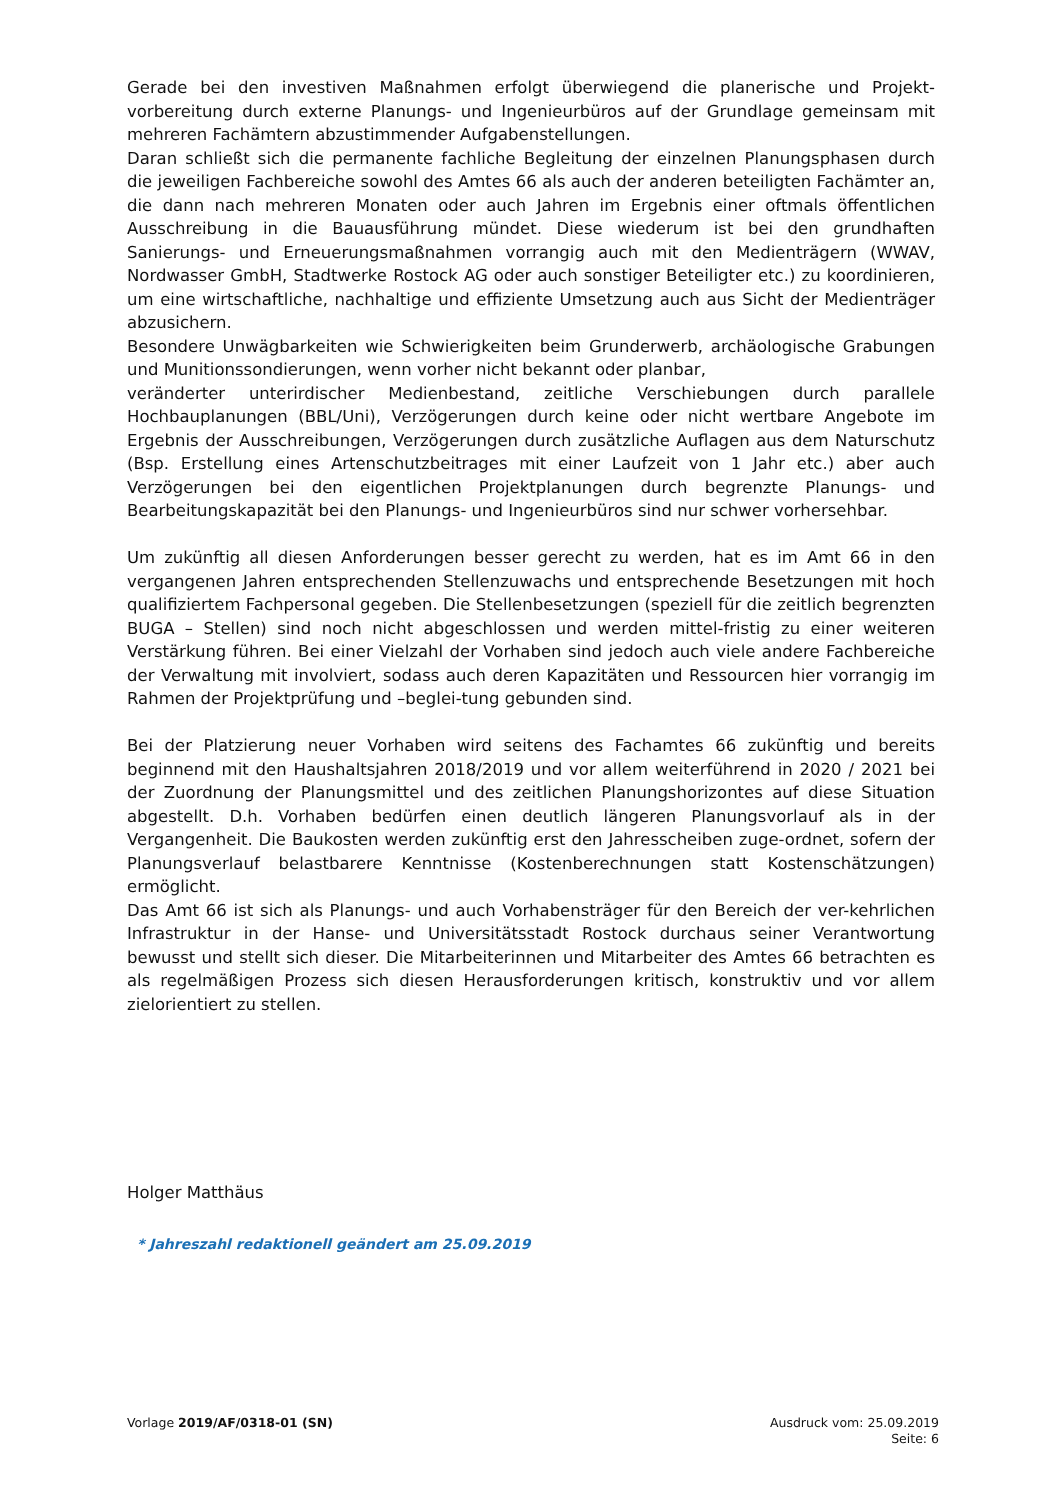Gerade bei den investiven Maßnahmen erfolgt überwiegend die planerische und Projekt-vorbereitung durch externe Planungs- und Ingenieurbüros auf der Grundlage gemeinsam mit mehreren Fachämtern abzustimmender Aufgabenstellungen.
Daran schließt sich die permanente fachliche Begleitung der einzelnen Planungsphasen durch die jeweiligen Fachbereiche sowohl des Amtes 66 als auch der anderen beteiligten Fachämter an, die dann nach mehreren Monaten oder auch Jahren im Ergebnis einer oftmals öffentlichen Ausschreibung in die Bauausführung mündet. Diese wiederum ist bei den grundhaften Sanierungs- und Erneuerungsmaßnahmen vorrangig auch mit den Medienträgern (WWAV, Nordwasser GmbH, Stadtwerke Rostock AG oder auch sonstiger Beteiligter etc.) zu koordinieren, um eine wirtschaftliche, nachhaltige und effiziente Umsetzung auch aus Sicht der Medienträger abzusichern.
Besondere Unwägbarkeiten wie Schwierigkeiten beim Grunderwerb, archäologische Grabungen und Munitionssondierungen, wenn vorher nicht bekannt oder planbar,
veränderter unterirdischer Medienbestand, zeitliche Verschiebungen durch parallele Hochbauplanungen (BBL/Uni), Verzögerungen durch keine oder nicht wertbare Angebote im Ergebnis der Ausschreibungen, Verzögerungen durch zusätzliche Auflagen aus dem Naturschutz (Bsp. Erstellung eines Artenschutzbeitrages mit einer Laufzeit von 1 Jahr etc.) aber auch Verzögerungen bei den eigentlichen Projektplanungen durch begrenzte Planungs- und Bearbeitungskapazität bei den Planungs- und Ingenieurbüros sind nur schwer vorhersehbar.
Um zukünftig all diesen Anforderungen besser gerecht zu werden, hat es im Amt 66 in den vergangenen Jahren entsprechenden Stellenzuwachs und entsprechende Besetzungen mit hoch qualifiziertem Fachpersonal gegeben. Die Stellenbesetzungen (speziell für die zeitlich begrenzten BUGA – Stellen) sind noch nicht abgeschlossen und werden mittel-fristig zu einer weiteren Verstärkung führen. Bei einer Vielzahl der Vorhaben sind jedoch auch viele andere Fachbereiche der Verwaltung mit involviert, sodass auch deren Kapazitäten und Ressourcen hier vorrangig im Rahmen der Projektprüfung und –beglei-tung gebunden sind.
Bei der Platzierung neuer Vorhaben wird seitens des Fachamtes 66 zukünftig und bereits beginnend mit den Haushaltsjahren 2018/2019 und vor allem weiterführend in 2020 / 2021 bei der Zuordnung der Planungsmittel und des zeitlichen Planungshorizontes auf diese Situation abgestellt. D.h. Vorhaben bedürfen einen deutlich längeren Planungsvorlauf als in der Vergangenheit. Die Baukosten werden zukünftig erst den Jahresscheiben zuge-ordnet, sofern der Planungsverlauf belastbarere Kenntnisse (Kostenberechnungen statt Kostenschätzungen) ermöglicht.
Das Amt 66 ist sich als Planungs- und auch Vorhabensträger für den Bereich der ver-kehrlichen Infrastruktur in der Hanse- und Universitätsstadt Rostock durchaus seiner Verantwortung bewusst und stellt sich dieser. Die Mitarbeiterinnen und Mitarbeiter des Amtes 66 betrachten es als regelmäßigen Prozess sich diesen Herausforderungen kritisch, konstruktiv und vor allem zielorientiert zu stellen.
Holger Matthäus
* Jahreszahl redaktionell geändert am 25.09.2019
Vorlage 2019/AF/0318-01 (SN) Ausdruck vom: 25.09.2019
Seite: 6